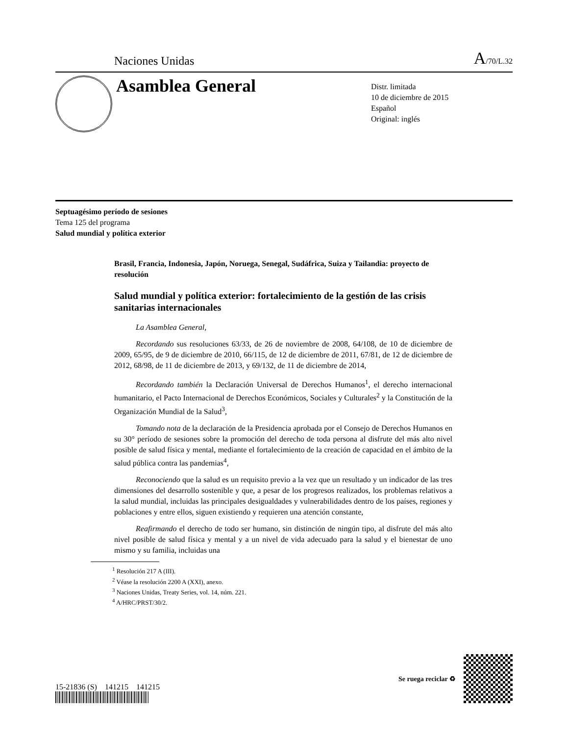Naciones Unidas A/70/L.32
Asamblea General
Distr. limitada
10 de diciembre de 2015
Español
Original: inglés
Septuagésimo período de sesiones
Tema 125 del programa
Salud mundial y política exterior
Brasil, Francia, Indonesia, Japón, Noruega, Senegal, Sudáfrica, Suiza y Tailandia: proyecto de resolución
Salud mundial y política exterior: fortalecimiento de la gestión de las crisis sanitarias internacionales
La Asamblea General,
Recordando sus resoluciones 63/33, de 26 de noviembre de 2008, 64/108, de 10 de diciembre de 2009, 65/95, de 9 de diciembre de 2010, 66/115, de 12 de diciembre de 2011, 67/81, de 12 de diciembre de 2012, 68/98, de 11 de diciembre de 2013, y 69/132, de 11 de diciembre de 2014,
Recordando también la Declaración Universal de Derechos Humanos<sup>1</sup>, el derecho internacional humanitario, el Pacto Internacional de Derechos Económicos, Sociales y Culturales<sup>2</sup> y la Constitución de la Organización Mundial de la Salud<sup>3</sup>,
Tomando nota de la declaración de la Presidencia aprobada por el Consejo de Derechos Humanos en su 30° período de sesiones sobre la promoción del derecho de toda persona al disfrute del más alto nivel posible de salud física y mental, mediante el fortalecimiento de la creación de capacidad en el ámbito de la salud pública contra las pandemias<sup>4</sup>,
Reconociendo que la salud es un requisito previo a la vez que un resultado y un indicador de las tres dimensiones del desarrollo sostenible y que, a pesar de los progresos realizados, los problemas relativos a la salud mundial, incluidas las principales desigualdades y vulnerabilidades dentro de los países, regiones y poblaciones y entre ellos, siguen existiendo y requieren una atención constante,
Reafirmando el derecho de todo ser humano, sin distinción de ningún tipo, al disfrute del más alto nivel posible de salud física y mental y a un nivel de vida adecuado para la salud y el bienestar de uno mismo y su familia, incluidas una
<sup>1</sup> Resolución 217 A (III).
<sup>2</sup> Véase la resolución 2200 A (XXI), anexo.
<sup>3</sup> Naciones Unidas, Treaty Series, vol. 14, núm. 221.
<sup>4</sup> A/HRC/PRST/30/2.
15-21836 (S) 141215 141215
Se ruega reciclar ♻